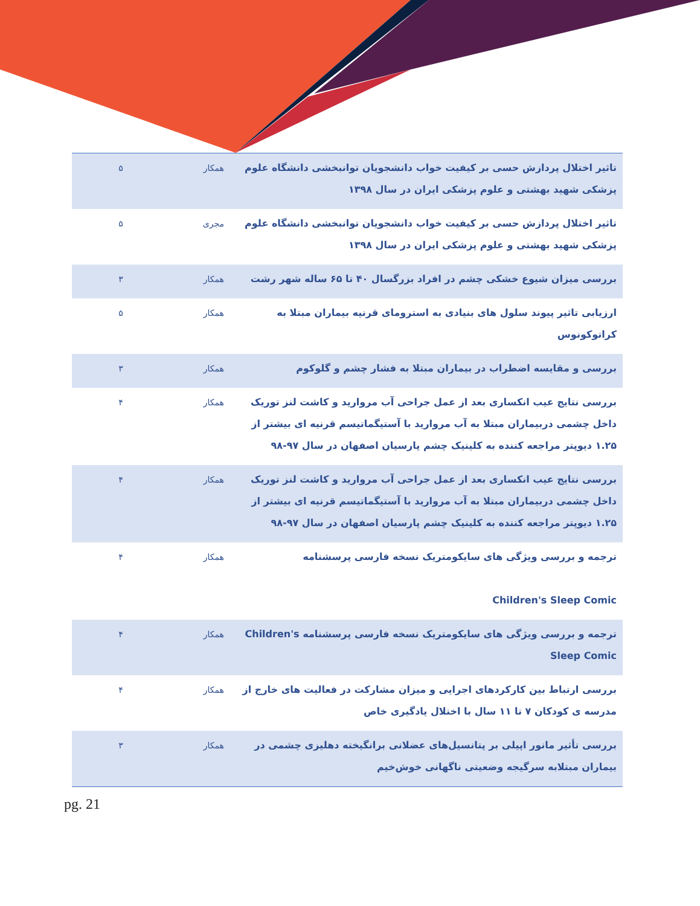| تاثیر اختلال پردازش حسی بر کیفیت خواب دانشجویان توانبخشی دانشگاه علوم پزشکی شهید بهشتی و علوم پزشکی ایران در سال ۱۳۹۸ | همکار | ۵ |
| تاثیر اختلال پردازش حسی بر کیفیت خواب دانشجویان توانبخشی دانشگاه علوم پزشکی شهید بهشتی و علوم پزشکی ایران در سال ۱۳۹۸ | مجری | ۵ |
| بررسی میزان شیوع خشکی چشم در افراد بزرگسال ۴۰ تا ۶۵ ساله شهر رشت | همکار | ۳ |
| ارزیابی تاثیر پیوند سلول های بنیادی به استرومای قرنیه بیماران مبتلا به کراتوکونوس | همکار | ۵ |
| بررسی و مقایسه اضطراب در بیماران مبتلا به فشار چشم و گلوکوم | همکار | ۳ |
| بررسی نتایج عیب انکساری بعد از عمل جراحی آب مروارید و کاشت لنز توریک داخل چشمی دربیماران مبتلا به آب مروارید با آستیگماتیسم قرنیه ای بیشتر از ۱.۲۵ دیوپتر مراجعه کننده به کلینیک چشم پارسیان اصفهان در سال ۹۷-۹۸ | همکار | ۴ |
| بررسی نتایج عیب انکساری بعد از عمل جراحی آب مروارید و کاشت لنز توریک داخل چشمی دربیماران مبتلا به آب مروارید با آستیگماتیسم قرنیه ای بیشتر از ۱.۲۵ دیوپتر مراجعه کننده به کلینیک چشم پارسیان اصفهان در سال ۹۷-۹۸ | همکار | ۴ |
| ترجمه و بررسی ویژگی های سایکومتریک نسخه فارسی پرسشنامه Children's Sleep Comic | همکار | ۴ |
| ترجمه و بررسی ویژگی های سایکومتریک نسخه فارسی پرسشنامه Children's Sleep Comic | همکار | ۴ |
| بررسی ارتباط بین کارکردهای اجرایی و میزان مشارکت در فعالیت های خارج از مدرسه ی کودکان ۷ تا ۱۱ سال با اختلال یادگیری خاص | همکار | ۴ |
| بررسی تأثیر مانور اپیلی بر پتانسیل‌های عضلانی برانگیخته دهلیزی چشمی در بیماران مبتلابه سرگیجه وضعیتی ناگهانی خوش‌خیم | همکار | ۳ |
pg. 21